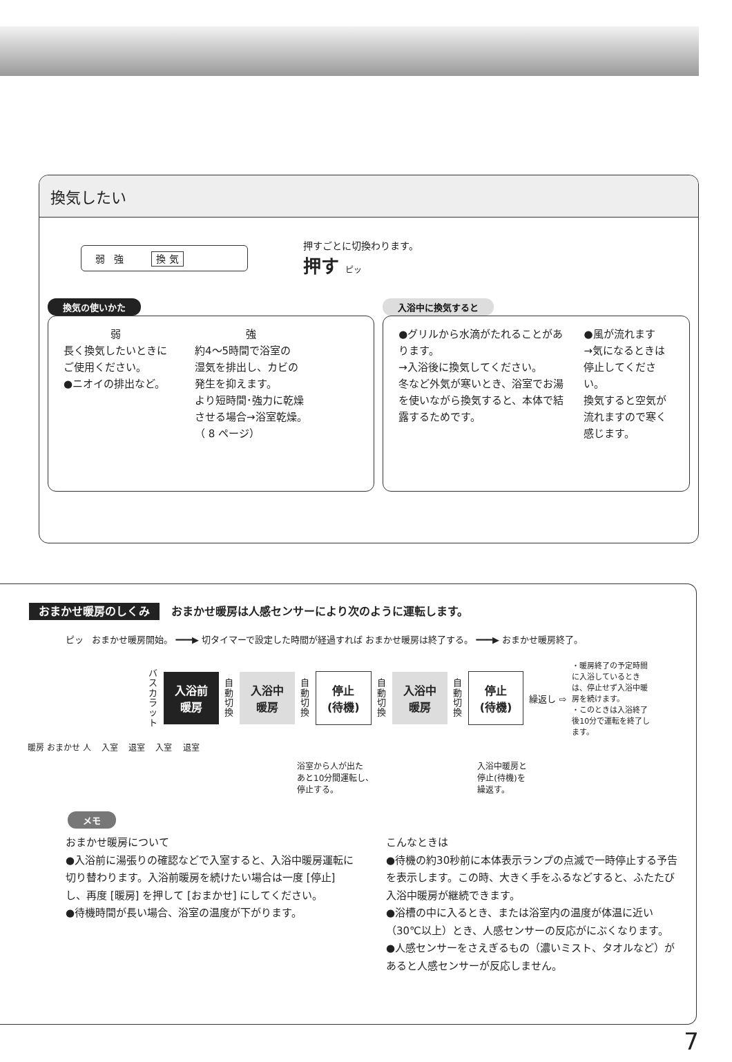換気したい
弱 強 換 気
押すごとに切換わります。
押す ピッ
換気の使いかた
弱
長く換気したいときに
ご使用ください。
●ニオイの排出など。
強
約4～5時間で浴室の
湿気を排出し、カビの
発生を抑えます。
より短時間･強力に乾燥
させる場合→浴室乾燥。
（ 8 ページ）
入浴中に換気すると
●グリルから水滴がたれることがあります。
→入浴後に換気してください。
冬など外気が寒いとき、浴室でお湯を使いながら換気すると、本体で結露するためです。
●風が流れます
→気になるときは停止してください。
換気すると空気が流れますので寒く感じます。
おまかせ暖房のしくみ おまかせ暖房は人感センサーにより次のように運転します。
ピッ おまかせ暖房開始。 ━━━▶ 切タイマーで設定した時間が経過すれば おまかせ暖房は終了する。 ━━━▶ おまかせ暖房終了。
バスカラット
入浴前
暖房
自動切換
入浴中
暖房
自動切換
停止
(待機)
自動切換
入浴中
暖房
自動切換
停止
(待機)
繰返し ⇨
・暖房終了の予定時間に入浴しているときは、停止せず入浴中暖房を続けます。
・このときは入浴終了後10分で運転を終了します。
暖房 おまかせ 人 入室 退室 入室 退室
浴室から人が出た
あと10分間運転し、
停止する。 入浴中暖房と
停止(待機)を
繰返す。
メモ
おまかせ暖房について
●入浴前に湯張りの確認などで入室すると、入浴中暖房運転に切り替わります。入浴前暖房を続けたい場合は一度 [停止] し、再度 [暖房] を押して [おまかせ] にしてください。
●待機時間が長い場合、浴室の温度が下がります。
こんなときは
●待機の約30秒前に本体表示ランプの点滅で一時停止する予告を表示します。この時、大きく手をふるなどすると、ふたたび入浴中暖房が継続できます。
●浴槽の中に入るとき、または浴室内の温度が体温に近い（30℃以上）とき、人感センサーの反応がにぶくなります。
●人感センサーをさえぎるもの（濃いミスト、タオルなど）があると人感センサーが反応しません。
7